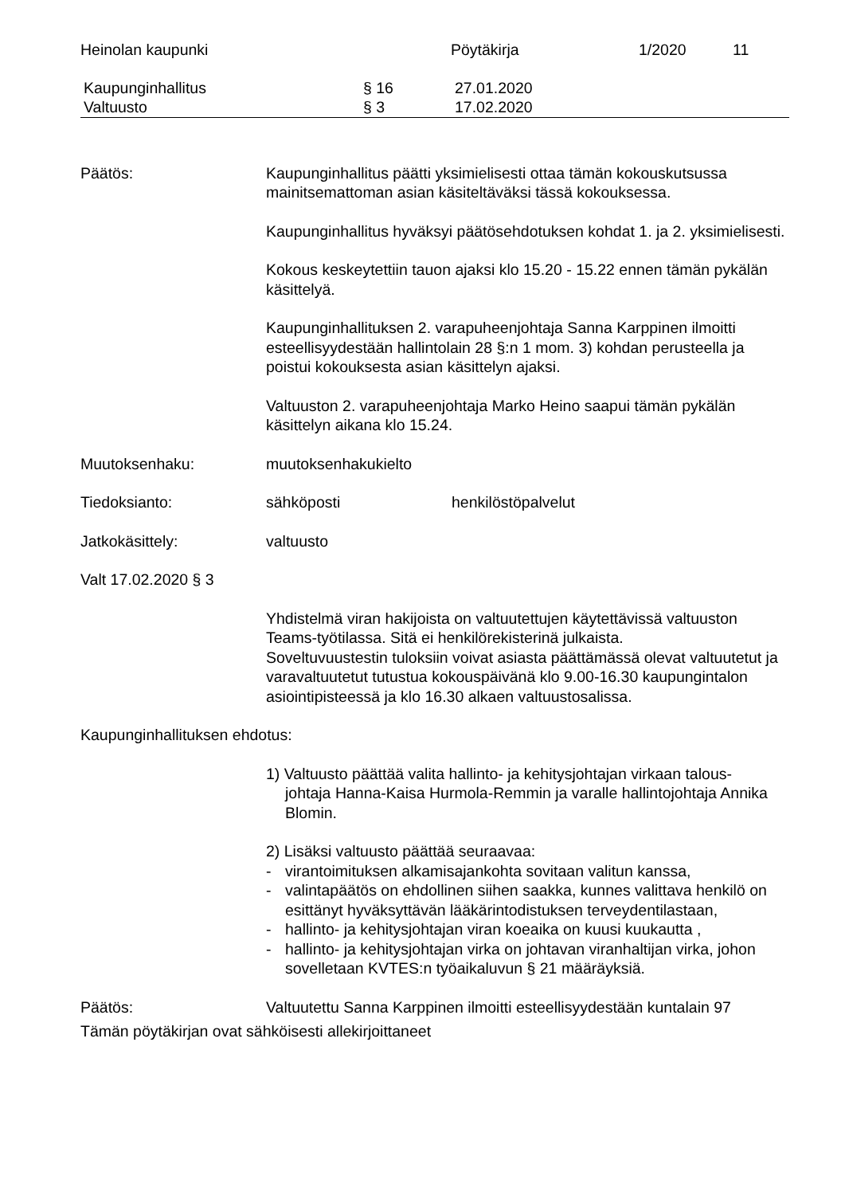Heinolan kaupunki Pöytäkirja 1/2020 11
Kaupunginhallitus § 16 27.01.2020
Valtuusto § 3 17.02.2020
Päätös: Kaupunginhallitus päätti yksimielisesti ottaa tämän kokouskutsussa mainitsemattoman asian käsiteltäväksi tässä kokouksessa.
Kaupunginhallitus hyväksyi päätösehdotuksen kohdat 1. ja 2. yksimielisesti.
Kokous keskeytettiin tauon ajaksi klo 15.20 - 15.22 ennen tämän pykälän käsittelyä.
Kaupunginhallituksen 2. varapuheenjohtaja Sanna Karppinen ilmoitti esteellisyydestään hallintolain 28 §:n 1 mom. 3) kohdan perusteella ja poistui kokouksesta asian käsittelyn ajaksi.
Valtuuston 2. varapuheenjohtaja Marko Heino saapui tämän pykälän käsittelyn aikana klo 15.24.
Muutoksenhaku: muutoksenhakukielto
Tiedoksianto: sähköposti henkilöstöpalvelut
Jatkokäsittely: valtuusto
Valt 17.02.2020 § 3
Yhdistelmä viran hakijoista on valtuutettujen käytettävissä valtuuston Teams-työtilassa. Sitä ei henkilörekisterinä julkaista.
Soveltuvuustestin tuloksiin voivat asiasta päättämässä olevat valtuutetut ja varavaltuutetut tutustua kokouspäivänä klo 9.00-16.30 kaupungintalon asiointipisteessä ja klo 16.30 alkaen valtuustosalissa.
Kaupunginhallituksen ehdotus:
1) Valtuusto päättää valita hallinto- ja kehitysjohtajan virkaan talous-
johtaja Hanna-Kaisa Hurmola-Remmin ja varalle hallintojohtaja Annika Blomin.
2) Lisäksi valtuusto päättää seuraavaa:
- virantoimituksen alkamisajankohta sovitaan valitun kanssa,
- valintapäätös on ehdollinen siihen saakka, kunnes valittava henkilö on esittänyt hyväksyttävän lääkärintodistuksen terveydentilastaan,
- hallinto- ja kehitysjohtajan viran koeaika on kuusi kuukautta ,
- hallinto- ja kehitysjohtajan virka on johtavan viranhaltijan virka, johon sovelletaan KVTES:n työaikaluvun § 21 määräyksiä.
Päätös: Valtuutettu Sanna Karppinen ilmoitti esteellisyydestään kuntalain 97
Tämän pöytäkirjan ovat sähköisesti allekirjoittaneet